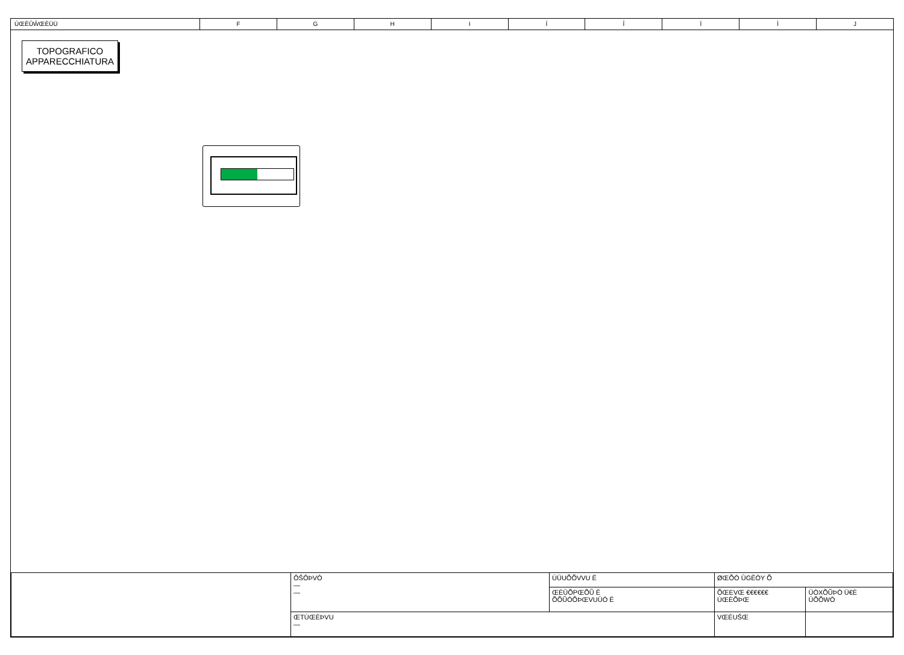ÚŒÈÛŴŒÈÜÜ F G H I Í Î Ï Ì J
TOPOGRAFICO
APPARECCHIATURA
| | ÔŠÔÞVÒ — — | ÚÜUÕÕVVU Ë | ØŒÕÒ ÛGÊÒY Õ | |
| | | ŒÈÛÕPŒÕŨ Ë ÕÕŨÒÕÞŒVUÜÒ Ë | ÕŒEVŒ €€€€€€ ÚŒÈÕÞŒ | ÜÒXÕŨÞÒ Ü€È ÜÕÕWÒ |
| | ŒTÚŒÈÞVU — | | VŒÈUŠŒ | |